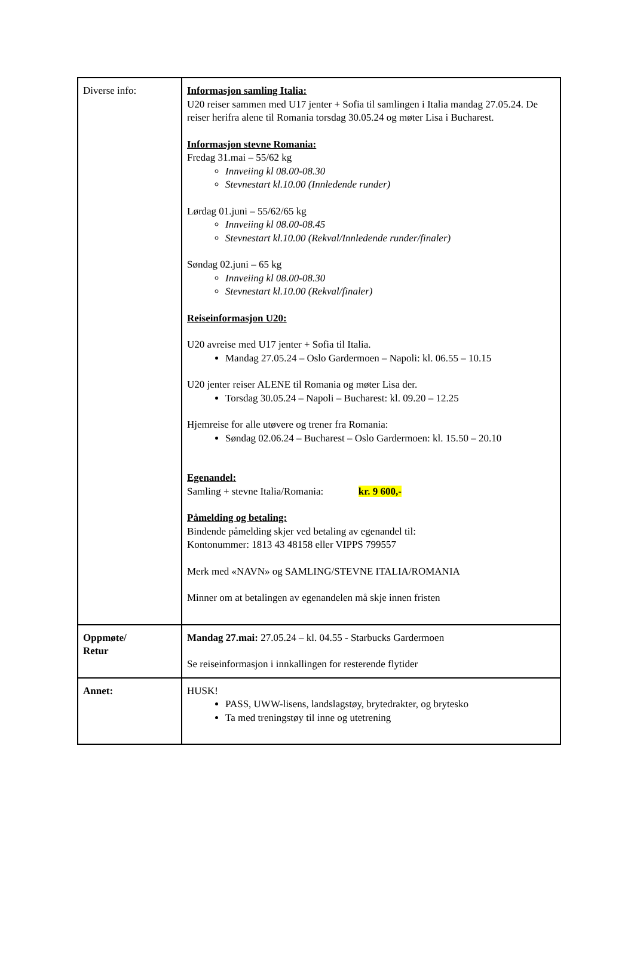| Diverse info: | Informasjon samling Italia: U20 reiser sammen med U17 jenter + Sofia til samlingen i Italia mandag 27.05.24. De reiser herifra alene til Romania torsdag 30.05.24 og møter Lisa i Bucharest. Informasjon stevne Romania: Fredag 31.mai – 55/62 kg Innveiing kl 08.00-08.30 Stevnestart kl.10.00 (Innledende runder) Lørdag 01.juni – 55/62/65 kg Innveiing kl 08.00-08.45 Stevnestart kl.10.00 (Rekval/Innledende runder/finaler) Søndag 02.juni – 65 kg Innveiing kl 08.00-08.30 Stevnestart kl.10.00 (Rekval/finaler) Reiseinformasjon U20: U20 avreise med U17 jenter + Sofia til Italia. Mandag 27.05.24 – Oslo Gardermoen – Napoli: kl. 06.55 – 10.15 U20 jenter reiser ALENE til Romania og møter Lisa der. Torsdag 30.05.24 – Napoli – Bucharest: kl. 09.20 – 12.25 Hjemreise for alle utøvere og trener fra Romania: Søndag 02.06.24 – Bucharest – Oslo Gardermoen: kl. 15.50 – 20.10 Egenandel: Samling + stevne Italia/Romania: kr. 9 600,- Påmelding og betaling: Bindende påmelding skjer ved betaling av egenandel til: Kontonummer: 1813 43 48158 eller VIPPS 799557 Merk med «NAVN» og SAMLING/STEVNE ITALIA/ROMANIA Minner om at betalingen av egenandelen må skje innen fristen |
| Oppmøte/ Retur | Mandag 27.mai: 27.05.24 – kl. 04.55 - Starbucks Gardermoen Se reiseinformasjon i innkallingen for resterende flytider |
| Annet: | HUSK! PASS, UWW-lisens, landslagstøy, brytedrakter, og brytesko Ta med treningstøy til inne og utetrening |